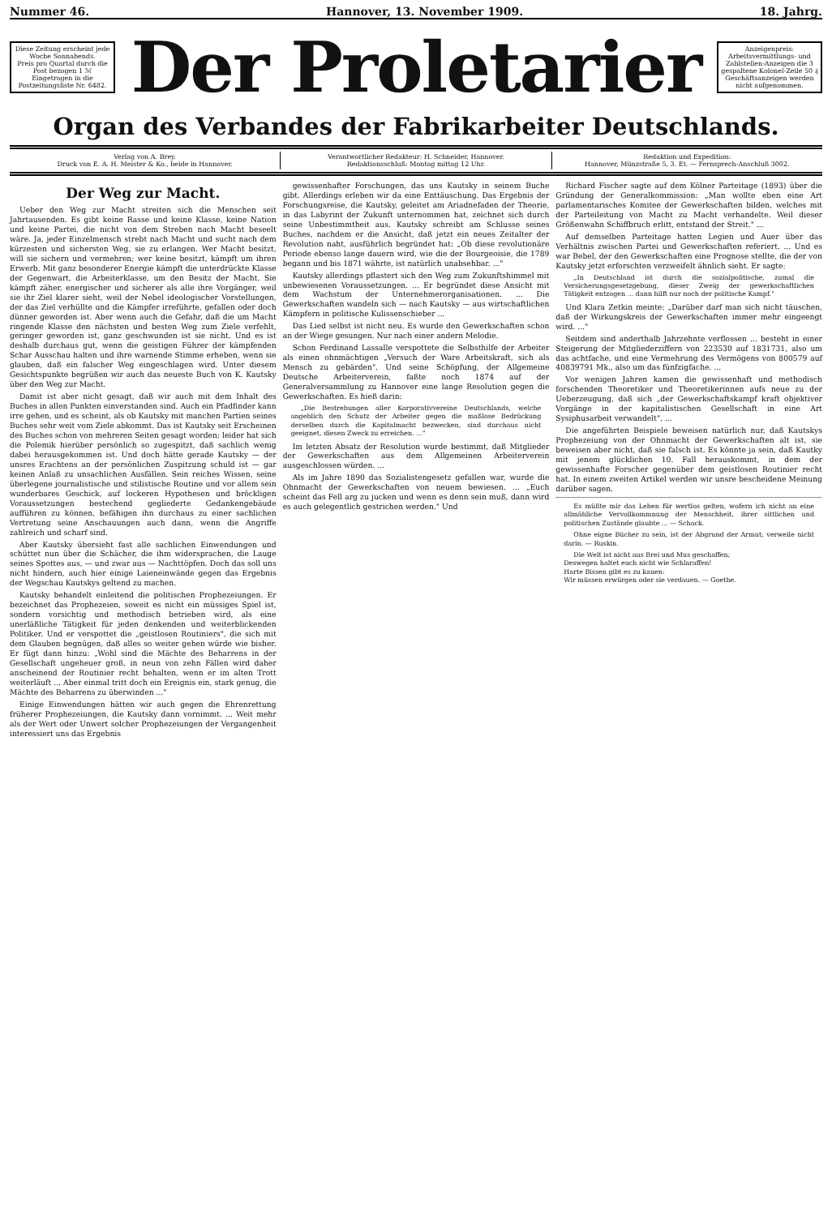Nummer 46. Hannover, 13. November 1909. 18. Jahrg.
Diese Zeitung erscheint jede Woche Sonnabends.
Preis pro Quartal durch die Post bezogen 1 ℳ Eingetragen in die Postzeitungsliste Nr. 6482.
Der Proletarier
Anzeigenpreis: Arbeitsvermittlungs- und Zahlstellen-Anzeigen die 3 gespaltene Kolonel-Zeile 50 ₰ Geschäftsanzeigen werden nicht aufgenommen.
Organ des Verbandes der Fabrikarbeiter Deutschlands.
Verlag von A. Brey.
Druck von E. A. H. Meister & Ko., beide in Hannover.
Verantwortlicher Redakteur: H. Schneider, Hannover.
Redaktionsschluß: Montag mittag 12 Uhr.
Redaktion und Expedition:
Hannover, Münzstraße 5, 3. Et. — Fernsprech-Anschluß 3002.
Der Weg zur Macht.
Ueber den Weg zur Macht streiten sich die Menschen seit Jahrtausenden. Es gibt keine Rasse und keine Klasse, keine Nation und keine Partei, die nicht von dem Streben nach Macht beseelt wäre. Ja, jeder Einzelmensch strebt nach Macht und sucht nach dem kürzesten und sichersten Weg, sie zu erlangen. Wer Macht besitzt, will sie sichern und vermehren; wer keine besitzt, kämpft um ihren Erwerb. Mit ganz besonderer Energie kämpft die unterdrückte Klasse der Gegenwart, die Arbeiterklasse, um den Besitz der Macht. Sie kämpft zäher, energischer und sicherer als alle ihre Vorgänger, weil sie ihr Ziel klarer sieht, weil der Nebel ideologischer Vorstellungen, der das Ziel verhüllte und die Kämpfer irreführte, gefallen oder doch dünner geworden ist. Aber wenn auch die Gefahr, daß die um Macht ringende Klasse den nächsten und besten Weg zum Ziele verfehlt, geringer geworden ist, ganz geschwunden ist sie nicht. Und es ist deshalb durchaus gut, wenn die geistigen Führer der kämpfenden Schar Ausschau halten und ihre warnende Stimme erheben, wenn sie glauben, daß ein falscher Weg eingeschlagen wird. Unter diesem Gesichtspunkte begrüßen wir auch das neueste Buch von K. Kautsky über den Weg zur Macht.
Damit ist aber nicht gesagt, daß wir auch mit dem Inhalt des Buches in allen Punkten einverstanden sind. Auch ein Pfadfinder kann irre gehen, und es scheint, als ob Kautsky mit manchen Partien seines Buches sehr weit vom Ziele abkommt. Das ist Kautsky seit Erscheinen des Buches schon von mehreren Seiten gesagt worden; leider hat sich die Polemik hierüber persönlich so zugespitzt, daß sachlich wenig dabei herausgekommen ist. Und doch hätte gerade Kautsky — der unsres Erachtens an der persönlichen Zuspitzung schuld ist — gar keinen Anlaß zu unsachlichen Ausfällen. Sein reiches Wissen, seine überlegene journalistische und stilistische Routine und vor allem sein wunderbares Geschick, auf lockeren Hypothesen und bröckligen Voraussetzungen bestechend gegliederte Gedankengebäude aufführen zu können, befähigen ihn durchaus zu einer sachlichen Vertretung seine Anschauungen auch dann, wenn die Angriffe zahlreich und scharf sind.
Aber Kautsky übersieht fast alle sachlichen Einwendungen und schüttet nun über die Schächer, die ihm widersprachen, die Lauge seines Spottes aus, — und zwar aus — Nachttöpfen. Doch das soll uns nicht hindern, auch hier einige Laieneinwände gegen das Ergebnis der Wegschau Kautskys geltend zu machen.
Kautsky behandelt einleitend die politischen Prophezeiungen. Er bezeichnet das Prophezeien, soweit es nicht ein müssiges Spiel ist, sondern vorsichtig und methodisch betrieben wird, als eine unerläßliche Tätigkeit für jeden denkenden und weiterblickenden Politiker. Und er verspottet die „geistlosen Routiniers", die sich mit dem Glauben begnügen, daß alles so weiter gehen würde wie bisher. Er fügt dann hinzu: „Wohl sind die Mächte des Beharrens in der Gesellschaft ungeheuer groß, in neun von zehn Fällen wird daher anscheinend der Routinier recht behalten, wenn er im alten Trott weiterläuft ... Aber einmal tritt doch ein Ereignis ein, stark genug, die Mächte des Beharrens zu überwinden ..."
Einige Einwendungen hätten wir auch gegen die Ehrenrettung früherer Prophezeiungen, die Kautsky dann vornimmt. ... Weit mehr als der Wert oder Unwert solcher Prophezeiungen der Vergangenheit interessiert uns das Ergebnis
gewissenhafter Forschungen, das uns Kautsky in seinem Buche gibt. Allerdings erleben wir da eine Enttäuschung. Das Ergebnis der Forschungsreise, die Kautsky, geleitet am Ariadnefaden der Theorie, in das Labyrint der Zukunft unternommen hat, zeichnet sich durch seine Unbestimmtheit aus. Kautsky schreibt am Schlusse seines Buches, nachdem er die Ansicht, daß jetzt ein neues Zeitalter der Revolution naht, ausführlich begründet hat: „Ob diese revolutionäre Periode ebenso lange dauern wird, wie die der Bourgeoisie, die 1789 begann und bis 1871 währte, ist natürlich unabsehbar. ..."
Kautsky allerdings pflastert sich den Weg zum Zukunftshimmel mit unbewiesenen Voraussetzungen. ... Er begründet diese Ansicht mit dem Wachstum der Unternehmerorganisationen. ... Die Gewerkschaften wandeln sich — nach Kautsky — aus wirtschaftlichen Kämpfern in politische Kulissenschieber ...
Das Lied selbst ist nicht neu. Es wurde den Gewerkschaften schon an der Wiege gesungen. Nur nach einer andern Melodie.
Schon Ferdinand Lassalle verspottete die Selbsthilfe der Arbeiter als einen ohnmächtigen „Versuch der Ware Arbeitskraft, sich als Mensch zu gebärden". Und seine Schöpfung, der Allgemeine Deutsche Arbeiterverein, faßte noch 1874 auf der Generalversammlung zu Hannover eine lange Resolution gegen die Gewerkschaften. Es hieß darin:
„Die Bestrebungen aller Korporativvereine Deutschlands, welche angeblich den Schutz der Arbeiter gegen die maßlose Bedrückung derselben durch die Kapitalmacht bezwecken, sind durchaus nicht geeignet, diesen Zweck zu erreichen. ..."
Im letzten Absatz der Resolution wurde bestimmt, daß Mitglieder der Gewerkschaften aus dem Allgemeinen Arbeiterverein ausgeschlossen würden. ...
Als im Jahre 1890 das Sozialistengesetz gefallen war, wurde die Ohnmacht der Gewerkschaften von neuem bewiesen. ... „Euch scheint das Fell arg zu jucken und wenn es denn sein muß, dann wird es auch gelegentlich gestrichen werden." Und
Richard Fischer sagte auf dem Kölner Parteitage (1893) über die Gründung der Generalkommission: „Man wollte eben eine Art parlamentarisches Komitee der Gewerkschaften bilden, welches mit der Parteileitung von Macht zu Macht verhandelte. Weil dieser Größenwahn Schiffbruch erlitt, entstand der Streit." ...
Auf demselben Parteitage hatten Legien und Auer über das Verhältnis zwischen Partei und Gewerkschaften referiert. ... Und es war Bebel, der den Gewerkschaften eine Prognose stellte, die der von Kautsky jetzt erforschten verzweifelt ähnlich sieht. Er sagte:
„In Deutschland ist durch die sozialpolitische, zumal die Versicherungsgesetzgebung, dieser Zweig der gewerkschaftlichen Tätigkeit entzogen ... dann hilft nur noch der politische Kampf."
Und Klara Zetkin meinte: „Darüber darf man sich nicht täuschen, daß der Wirkungskreis der Gewerkschaften immer mehr eingeengt wird. ..."
Seitdem sind anderthalb Jahrzehnte verflossen ... besteht in einer Steigerung der Mitgliederziffern von 223530 auf 1831731, also um das achtfache, und eine Vermehrung des Vermögens von 800579 auf 40839791 Mk., also um das fünfzigfache. ...
Vor wenigen Jahren kamen die gewissenhaft und methodisch forschenden Theoretiker und Theoretikerinnen aufs neue zu der Ueberzeugung, daß sich „der Gewerkschaftskampf kraft objektiver Vorgänge in der kapitalistischen Gesellschaft in eine Art Sysiphusarbeit verwandelt". ...
Die angeführten Beispiele beweisen natürlich nur, daß Kautskys Prophezeiung von der Ohnmacht der Gewerkschaften alt ist, sie beweisen aber nicht, daß sie falsch ist. Es könnte ja sein, daß Kautky mit jenem glücklichen 10. Fall herauskommt, in dem der gewissenhafte Forscher gegenüber dem geistlosen Routinier recht hat. In einem zweiten Artikel werden wir unsre bescheidene Meinung darüber sagen.
Es müßte mir das Leben für wertlos gelten, wofern ich nicht an eine allmähliche Vervollkommnung der Menschheit, ihrer sittlichen und politischen Zustände glaubte ... — Schack.
Ohne eigne Bücher zu sein, ist der Abgrund der Armut; verweile nicht darin. — Ruskin.
Die Welt ist nicht aus Brei und Mus geschaffen;
Deswegen haltet euch nicht wie Schlaraffen!
Harte Bissen gibt es zu kauen:
Wir müssen erwürgen oder sie verdauen. — Goethe.